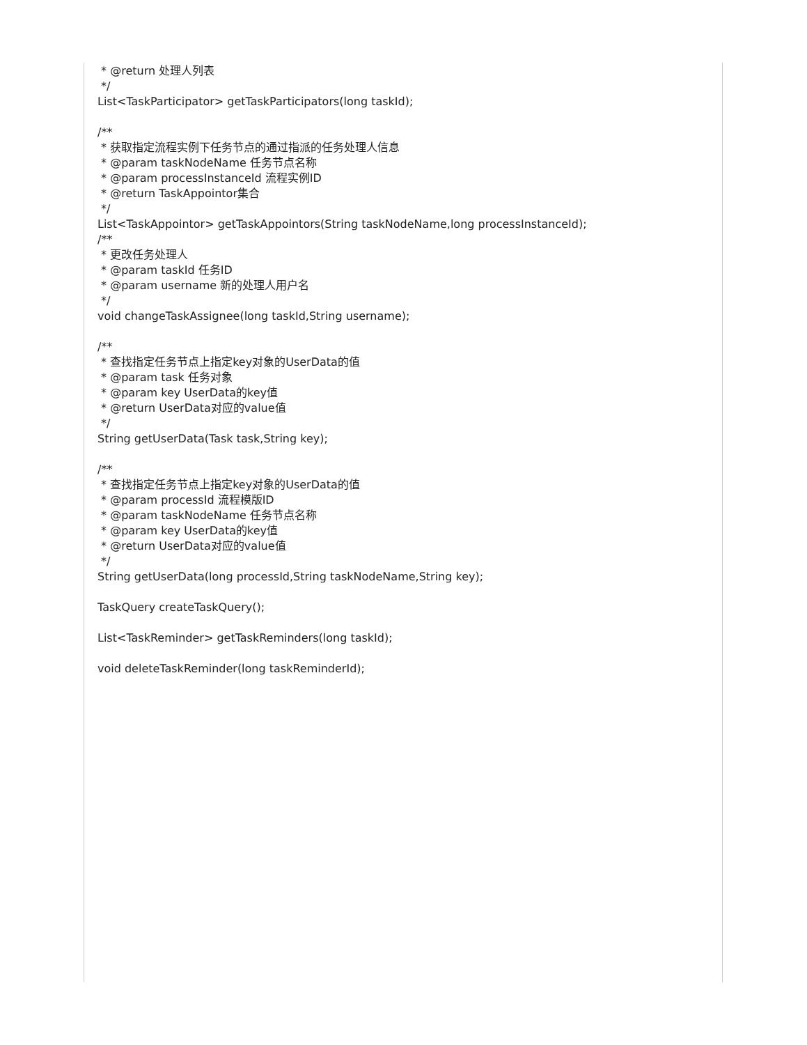* @return 处理人列表 */ List<TaskParticipator> getTaskParticipators(long taskId); /** * 获取指定流程实例下任务节点的通过指派的任务处理人信息 * @param taskNodeName 任务节点名称 * @param processInstanceId 流程实例ID * @return TaskAppointor集合 */ List<TaskAppointor> getTaskAppointors(String taskNodeName,long processInstanceId); /** * 更改任务处理人 * @param taskId 任务ID * @param username 新的处理人用户名 */ void changeTaskAssignee(long taskId,String username); /** * 查找指定任务节点上指定key对象的UserData的值 * @param task 任务对象 * @param key UserData的key值 * @return UserData对应的value值 */ String getUserData(Task task,String key); /** * 查找指定任务节点上指定key对象的UserData的值 * @param processId 流程模版ID * @param taskNodeName 任务节点名称 * @param key UserData的key值 * @return UserData对应的value值 */ String getUserData(long processId,String taskNodeName,String key); TaskQuery createTaskQuery(); List<TaskReminder> getTaskReminders(long taskId); void deleteTaskReminder(long taskReminderId);